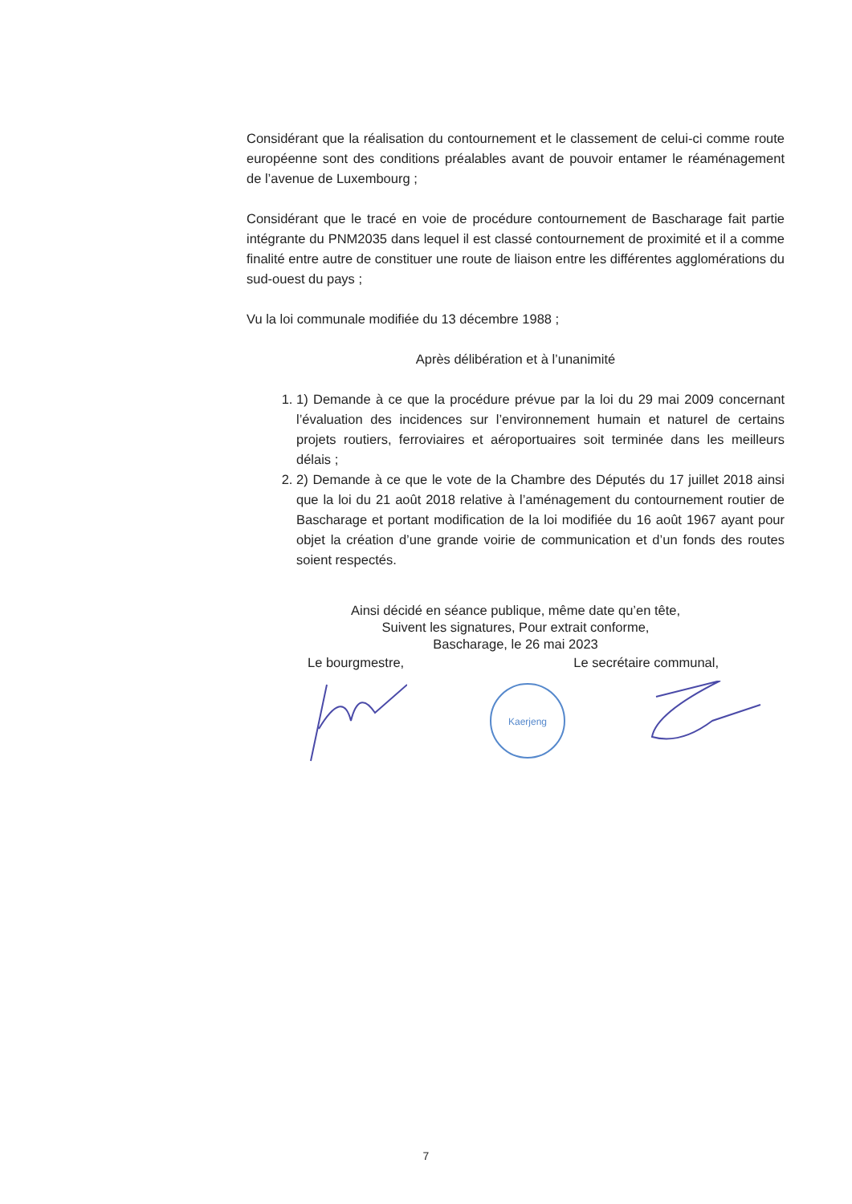Considérant que la réalisation du contournement et le classement de celui-ci comme route européenne sont des conditions préalables avant de pouvoir entamer le réaménagement de l’avenue de Luxembourg ;
Considérant que le tracé en voie de procédure contournement de Bascharage fait partie intégrante du PNM2035 dans lequel il est classé contournement de proximité et il a comme finalité entre autre de constituer une route de liaison entre les différentes agglomérations du sud-ouest du pays ;
Vu la loi communale modifiée du 13 décembre 1988 ;
Après délibération et à l’unanimité
1. 1) Demande à ce que la procédure prévue par la loi du 29 mai 2009 concernant l’évaluation des incidences sur l’environnement humain et naturel de certains projets routiers, ferroviaires et aéroportuaires soit terminée dans les meilleurs délais ;
2. 2) Demande à ce que le vote de la Chambre des Députés du 17 juillet 2018 ainsi que la loi du 21 août 2018 relative à l’aménagement du contournement routier de Bascharage et portant modification de la loi modifiée du 16 août 1967 ayant pour objet la création d’une grande voirie de communication et d’un fonds des routes soient respectés.
Ainsi décidé en séance publique, même date qu’en tête,
Suivent les signatures, Pour extrait conforme,
Bascharage, le 26 mai 2023
Le bourgmestre, Le secrétaire communal,
Kaerjeng
7